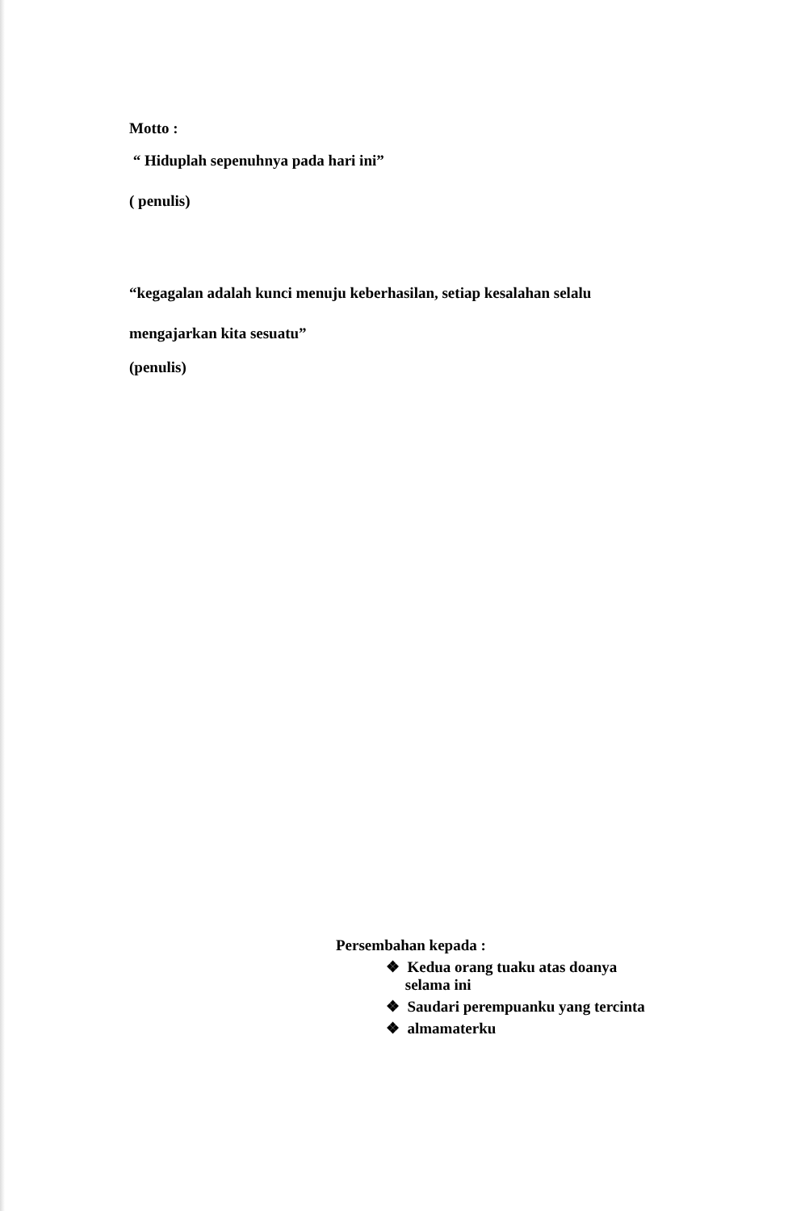Motto :
“ Hiduplah sepenuhnya pada hari ini”
( penulis)
“kegagalan adalah kunci menuju keberhasilan, setiap kesalahan selalu
mengajarkan kita sesuatu”
(penulis)
Persembahan kepada :
❖ Kedua orang tuaku atas doanya
selama ini
❖ Saudari perempuanku yang tercinta
❖ almamaterku